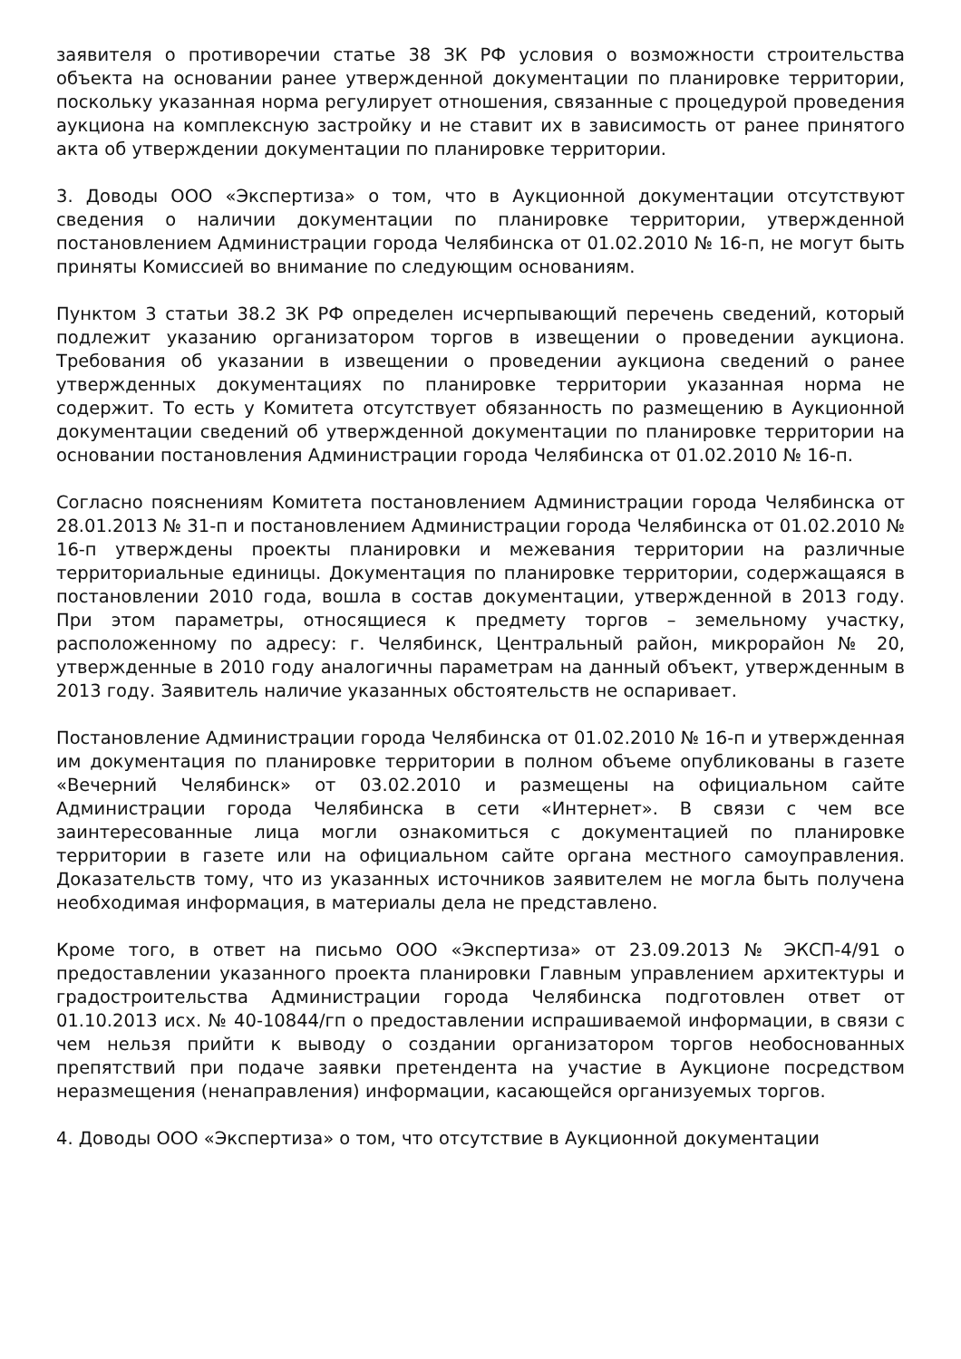заявителя о противоречии статье 38 ЗК РФ условия о возможности строительства объекта на основании ранее утвержденной документации по планировке территории, поскольку указанная норма регулирует отношения, связанные с процедурой проведения аукциона на комплексную застройку и не ставит их в зависимость от ранее принятого акта об утверждении документации по планировке территории.
3. Доводы ООО «Экспертиза» о том, что в Аукционной документации отсутствуют сведения о наличии документации по планировке территории, утвержденной постановлением Администрации города Челябинска от 01.02.2010 № 16-п, не могут быть приняты Комиссией во внимание по следующим основаниям.
Пунктом 3 статьи 38.2 ЗК РФ определен исчерпывающий перечень сведений, который подлежит указанию организатором торгов в извещении о проведении аукциона. Требования об указании в извещении о проведении аукциона сведений о ранее утвержденных документациях по планировке территории указанная норма не содержит. То есть у Комитета отсутствует обязанность по размещению в Аукционной документации сведений об утвержденной документации по планировке территории на основании постановления Администрации города Челябинска от 01.02.2010 № 16-п.
Согласно пояснениям Комитета постановлением Администрации города Челябинска от 28.01.2013 № 31-п и постановлением Администрации города Челябинска от 01.02.2010 № 16-п утверждены проекты планировки и межевания территории на различные территориальные единицы. Документация по планировке территории, содержащаяся в постановлении 2010 года, вошла в состав документации, утвержденной в 2013 году. При этом параметры, относящиеся к предмету торгов – земельному участку, расположенному по адресу: г. Челябинск, Центральный район, микрорайон № 20, утвержденные в 2010 году аналогичны параметрам на данный объект, утвержденным в 2013 году. Заявитель наличие указанных обстоятельств не оспаривает.
Постановление Администрации города Челябинска от 01.02.2010 № 16-п и утвержденная им документация по планировке территории в полном объеме опубликованы в газете «Вечерний Челябинск» от 03.02.2010 и размещены на официальном сайте Администрации города Челябинска в сети «Интернет». В связи с чем все заинтересованные лица могли ознакомиться с документацией по планировке территории в газете или на официальном сайте органа местного самоуправления. Доказательств тому, что из указанных источников заявителем не могла быть получена необходимая информация, в материалы дела не представлено.
Кроме того, в ответ на письмо ООО «Экспертиза» от 23.09.2013 № ЭКСП-4/91 о предоставлении указанного проекта планировки Главным управлением архитектуры и градостроительства Администрации города Челябинска подготовлен ответ от 01.10.2013 исх. № 40-10844/гп о предоставлении испрашиваемой информации, в связи с чем нельзя прийти к выводу о создании организатором торгов необоснованных препятствий при подаче заявки претендента на участие в Аукционе посредством неразмещения (ненаправления) информации, касающейся организуемых торгов.
4. Доводы ООО «Экспертиза» о том, что отсутствие в Аукционной документации